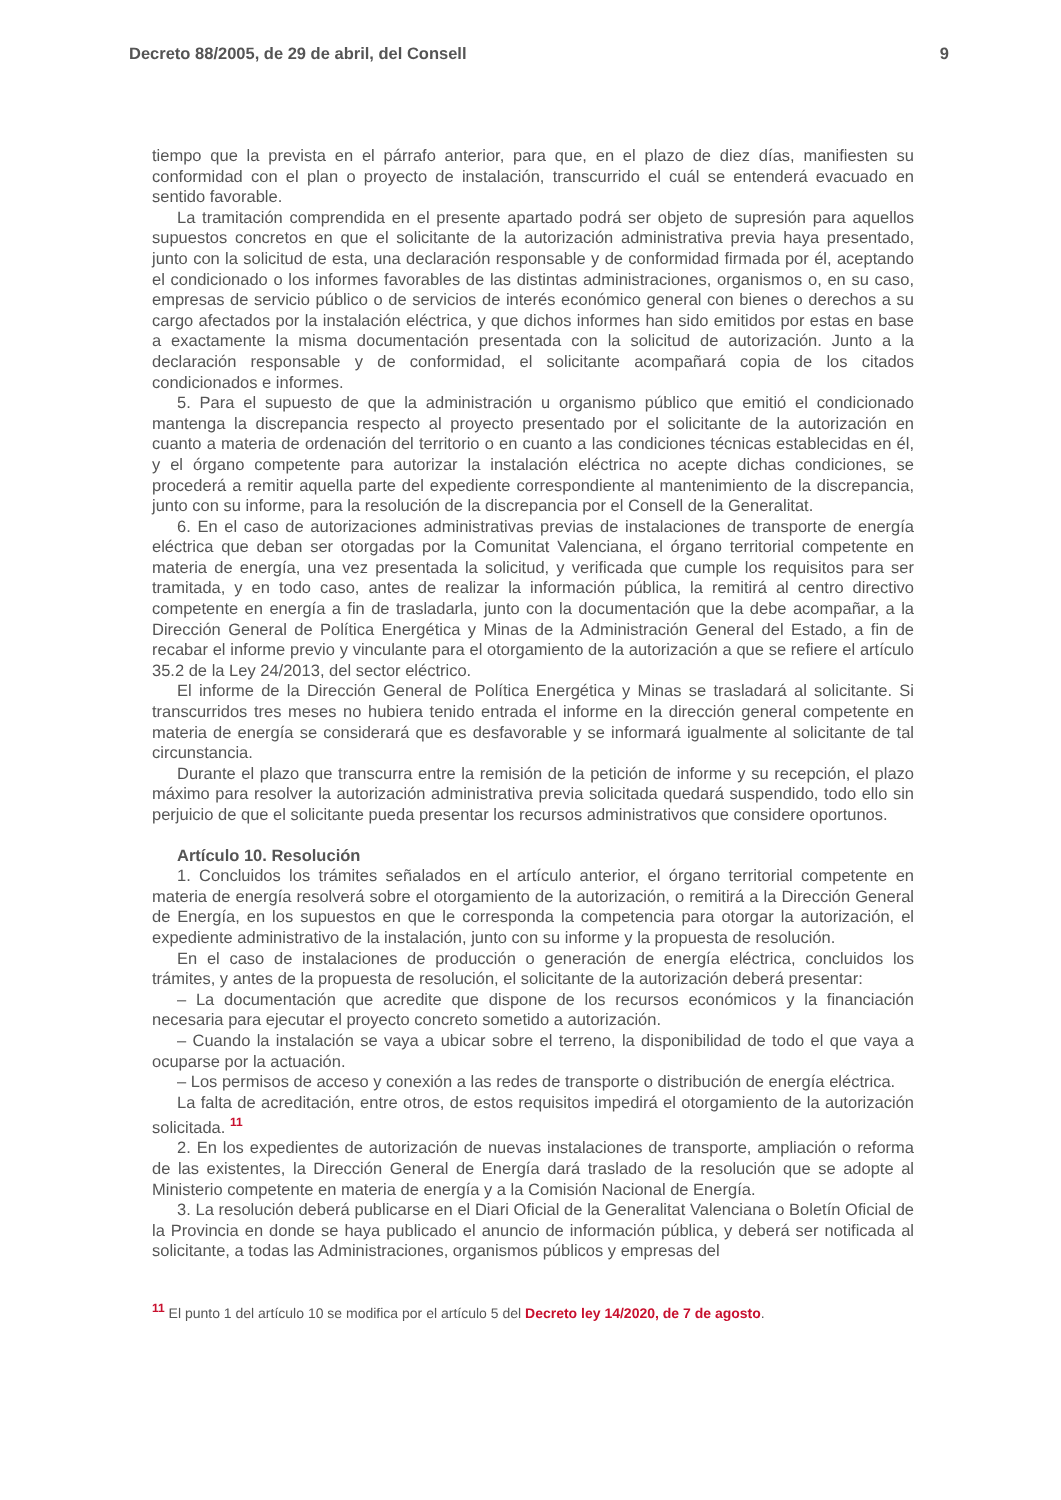Decreto 88/2005, de 29 de abril, del Consell 9
tiempo que la prevista en el párrafo anterior, para que, en el plazo de diez días, manifiesten su conformidad con el plan o proyecto de instalación, transcurrido el cuál se entenderá evacuado en sentido favorable.
La tramitación comprendida en el presente apartado podrá ser objeto de supresión para aquellos supuestos concretos en que el solicitante de la autorización administrativa previa haya presentado, junto con la solicitud de esta, una declaración responsable y de conformidad firmada por él, aceptando el condicionado o los informes favorables de las distintas administraciones, organismos o, en su caso, empresas de servicio público o de servicios de interés económico general con bienes o derechos a su cargo afectados por la instalación eléctrica, y que dichos informes han sido emitidos por estas en base a exactamente la misma documentación presentada con la solicitud de autorización. Junto a la declaración responsable y de conformidad, el solicitante acompañará copia de los citados condicionados e informes.
5. Para el supuesto de que la administración u organismo público que emitió el condicionado mantenga la discrepancia respecto al proyecto presentado por el solicitante de la autorización en cuanto a materia de ordenación del territorio o en cuanto a las condiciones técnicas establecidas en él, y el órgano competente para autorizar la instalación eléctrica no acepte dichas condiciones, se procederá a remitir aquella parte del expediente correspondiente al mantenimiento de la discrepancia, junto con su informe, para la resolución de la discrepancia por el Consell de la Generalitat.
6. En el caso de autorizaciones administrativas previas de instalaciones de transporte de energía eléctrica que deban ser otorgadas por la Comunitat Valenciana, el órgano territorial competente en materia de energía, una vez presentada la solicitud, y verificada que cumple los requisitos para ser tramitada, y en todo caso, antes de realizar la información pública, la remitirá al centro directivo competente en energía a fin de trasladarla, junto con la documentación que la debe acompañar, a la Dirección General de Política Energética y Minas de la Administración General del Estado, a fin de recabar el informe previo y vinculante para el otorgamiento de la autorización a que se refiere el artículo 35.2 de la Ley 24/2013, del sector eléctrico.
El informe de la Dirección General de Política Energética y Minas se trasladará al solicitante. Si transcurridos tres meses no hubiera tenido entrada el informe en la dirección general competente en materia de energía se considerará que es desfavorable y se informará igualmente al solicitante de tal circunstancia.
Durante el plazo que transcurra entre la remisión de la petición de informe y su recepción, el plazo máximo para resolver la autorización administrativa previa solicitada quedará suspendido, todo ello sin perjuicio de que el solicitante pueda presentar los recursos administrativos que considere oportunos.
Artículo 10. Resolución
1. Concluidos los trámites señalados en el artículo anterior, el órgano territorial competente en materia de energía resolverá sobre el otorgamiento de la autorización, o remitirá a la Dirección General de Energía, en los supuestos en que le corresponda la competencia para otorgar la autorización, el expediente administrativo de la instalación, junto con su informe y la propuesta de resolución.
En el caso de instalaciones de producción o generación de energía eléctrica, concluidos los trámites, y antes de la propuesta de resolución, el solicitante de la autorización deberá presentar:
– La documentación que acredite que dispone de los recursos económicos y la financiación necesaria para ejecutar el proyecto concreto sometido a autorización.
– Cuando la instalación se vaya a ubicar sobre el terreno, la disponibilidad de todo el que vaya a ocuparse por la actuación.
– Los permisos de acceso y conexión a las redes de transporte o distribución de energía eléctrica.
La falta de acreditación, entre otros, de estos requisitos impedirá el otorgamiento de la autorización solicitada. <sup>11</sup>
2. En los expedientes de autorización de nuevas instalaciones de transporte, ampliación o reforma de las existentes, la Dirección General de Energía dará traslado de la resolución que se adopte al Ministerio competente en materia de energía y a la Comisión Nacional de Energía.
3. La resolución deberá publicarse en el Diari Oficial de la Generalitat Valenciana o Boletín Oficial de la Provincia en donde se haya publicado el anuncio de información pública, y deberá ser notificada al solicitante, a todas las Administraciones, organismos públicos y empresas del
<sup>11</sup> El punto 1 del artículo 10 se modifica por el artículo 5 del Decreto ley 14/2020, de 7 de agosto.